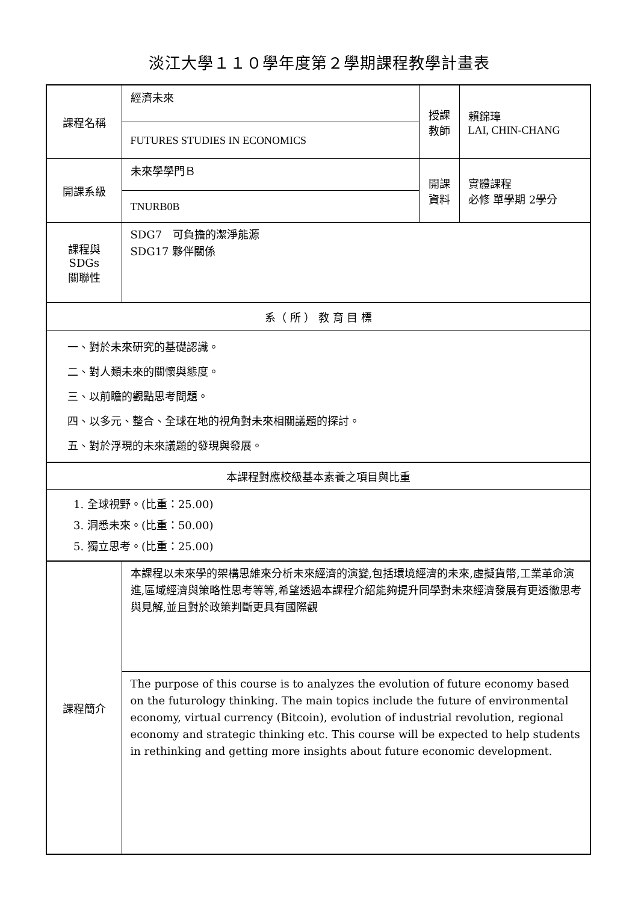淡江大學１１０學年度第２學期課程教學計畫表
| 課程名稱 | 經濟未來 | 授課 教師 | 賴錦璋 LAI, CHIN-CHANG |
| | FUTURES STUDIES IN ECONOMICS | | |
| 開課系級 | 未來學學門Ｂ | 開課 資料 | 實體課程 必修 單學期 2學分 |
| | TNURB0B | | |
| 課程與SDGs 關聯性 | SDG7 可負擔的潔淨能源 SDG17 夥伴關係 | | |
| 系（ 所 ） 教 育 目 標 | | | |
| 一、對於未來研究的基礎認識。 二、對人類未來的關懷與態度。 三、以前瞻的觀點思考問題。 四、以多元、整合、全球在地的視角對未來相關議題的探討。 五、對於浮現的未來議題的發現與發展。 | | | |
| 本課程對應校級基本素養之項目與比重 | | | |
| 1. 全球視野。(比重：25.00) 3. 洞悉未來。(比重：50.00) 5. 獨立思考。(比重：25.00) | | | |
| 課程簡介 | 本課程以未來學的架構思維來分析未來經濟的演變,包括環境經濟的未來,虛擬貨幣,工業革命演進,區域經濟與策略性思考等等,希望透過本課程介紹能夠提升同學對未來經濟發展有更透徹思考與見解,並且對於政策判斷更具有國際觀 | | |
| | The purpose of this course is to analyzes the evolution of future economy based on the futurology thinking. The main topics include the future of environmental economy, virtual currency (Bitcoin), evolution of industrial revolution, regional economy and strategic thinking etc. This course will be expected to help students in rethinking and getting more insights about future economic development. | | |